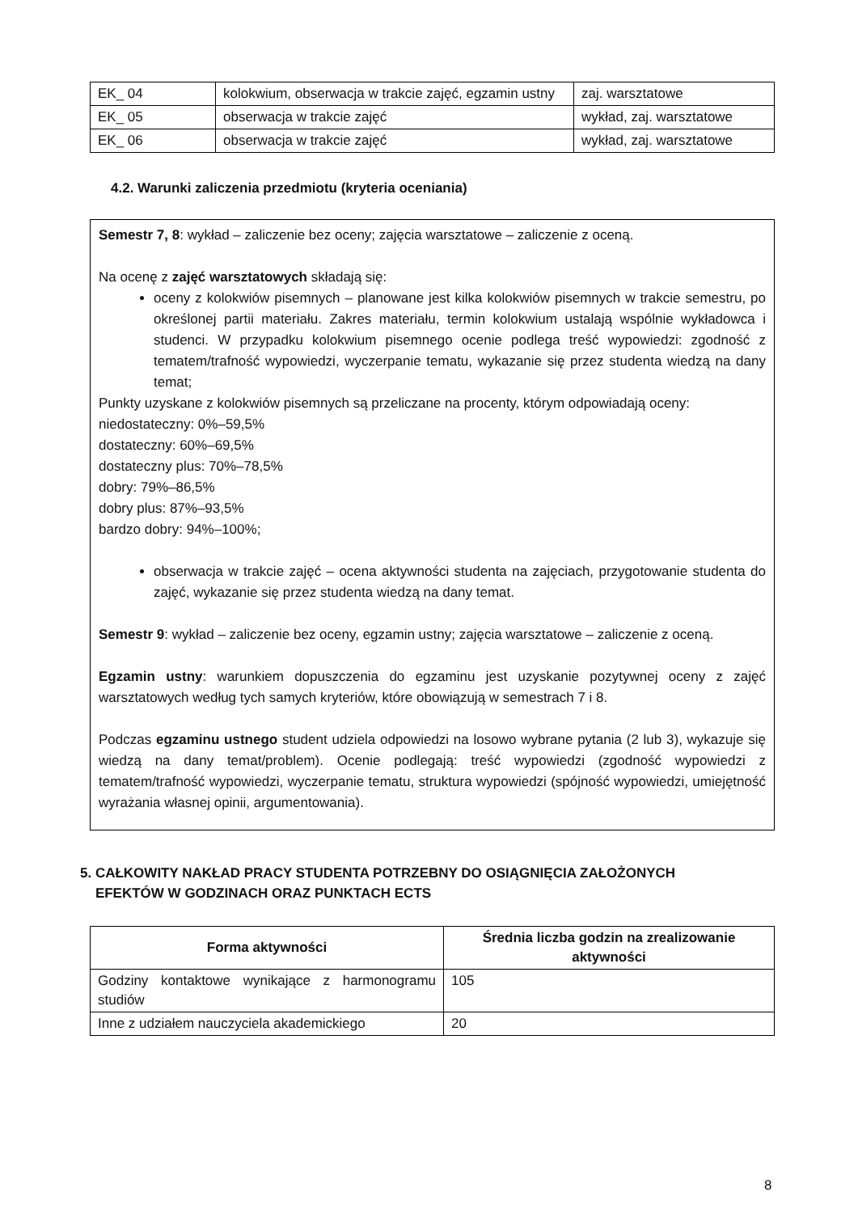| EK_ 04 | kolokwium, obserwacja w trakcie zajęć, egzamin ustny | zaj. warsztatowe |
| EK_ 05 | obserwacja w trakcie zajęć | wykład, zaj. warsztatowe |
| EK_ 06 | obserwacja w trakcie zajęć | wykład, zaj. warsztatowe |
4.2. Warunki zaliczenia przedmiotu (kryteria oceniania)
Semestr 7, 8: wykład – zaliczenie bez oceny; zajęcia warsztatowe – zaliczenie z oceną.
Na ocenę z zajęć warsztatowych składają się:
oceny z kolokwiów pisemnych – planowane jest kilka kolokwiów pisemnych w trakcie semestru, po określonej partii materiału. Zakres materiału, termin kolokwium ustalają wspólnie wykładowca i studenci. W przypadku kolokwium pisemnego ocenie podlega treść wypowiedzi: zgodność z tematem/trafność wypowiedzi, wyczerpanie tematu, wykazanie się przez studenta wiedzą na dany temat;
Punkty uzyskane z kolokwiów pisemnych są przeliczane na procenty, którym odpowiadają oceny:
niedostateczny: 0%–59,5%
dostateczny: 60%–69,5%
dostateczny plus: 70%–78,5%
dobry: 79%–86,5%
dobry plus: 87%–93,5%
bardzo dobry: 94%–100%;
obserwacja w trakcie zajęć – ocena aktywności studenta na zajęciach, przygotowanie studenta do zajęć, wykazanie się przez studenta wiedzą na dany temat.
Semestr 9: wykład – zaliczenie bez oceny, egzamin ustny; zajęcia warsztatowe – zaliczenie z oceną.
Egzamin ustny: warunkiem dopuszczenia do egzaminu jest uzyskanie pozytywnej oceny z zajęć warsztatowych według tych samych kryteriów, które obowiązują w semestrach 7 i 8.
Podczas egzaminu ustnego student udziela odpowiedzi na losowo wybrane pytania (2 lub 3), wykazuje się wiedzą na dany temat/problem). Ocenie podlegają: treść wypowiedzi (zgodność wypowiedzi z tematem/trafność wypowiedzi, wyczerpanie tematu, struktura wypowiedzi (spójność wypowiedzi, umiejętność wyrażania własnej opinii, argumentowania).
5. CAŁKOWITY NAKŁAD PRACY STUDENTA POTRZEBNY DO OSIĄGNIĘCIA ZAŁOŻONYCH
EFEKTÓW W GODZINACH ORAZ PUNKTACH ECTS
| Forma aktywności | Średnia liczba godzin na zrealizowanie aktywności |
| --- | --- |
| Godziny kontaktowe wynikające z harmonogramu studiów | 105 |
| Inne z udziałem nauczyciela akademickiego | 20 |
8